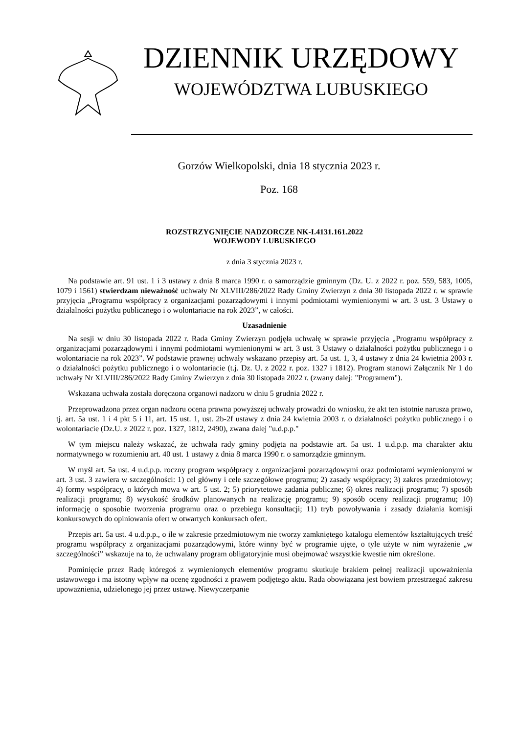DZIENNIK URZĘDOWY
WOJEWÓDZTWA LUBUSKIEGO
Gorzów Wielkopolski, dnia 18 stycznia 2023 r.
Poz. 168
ROZSTRZYGNIĘCIE NADZORCZE NK-I.4131.161.2022
WOJEWODY LUBUSKIEGO
z dnia 3 stycznia 2023 r.
Na podstawie art. 91 ust. 1 i 3 ustawy z dnia 8 marca 1990 r. o samorządzie gminnym (Dz. U. z 2022 r. poz. 559, 583, 1005, 1079 i 1561) stwierdzam nieważność uchwały Nr XLVIII/286/2022 Rady Gminy Zwierzyn z dnia 30 listopada 2022 r. w sprawie przyjęcia „Programu współpracy z organizacjami pozarządowymi i innymi podmiotami wymienionymi w art. 3 ust. 3 Ustawy o działalności pożytku publicznego i o wolontariacie na rok 2023”, w całości.
Uzasadnienie
Na sesji w dniu 30 listopada 2022 r. Rada Gminy Zwierzyn podjęła uchwałę w sprawie przyjęcia „Programu współpracy z organizacjami pozarządowymi i innymi podmiotami wymienionymi w art. 3 ust. 3 Ustawy o działalności pożytku publicznego i o wolontariacie na rok 2023”. W podstawie prawnej uchwały wskazano przepisy art. 5a ust. 1, 3, 4 ustawy z dnia 24 kwietnia 2003 r. o działalności pożytku publicznego i o wolontariacie (t.j. Dz. U. z 2022 r. poz. 1327 i 1812). Program stanowi Załącznik Nr 1 do uchwały Nr XLVIII/286/2022 Rady Gminy Zwierzyn z dnia 30 listopada 2022 r. (zwany dalej: "Programem").
Wskazana uchwała została doręczona organowi nadzoru w dniu 5 grudnia 2022 r.
Przeprowadzona przez organ nadzoru ocena prawna powyższej uchwały prowadzi do wniosku, że akt ten istotnie narusza prawo, tj. art. 5a ust. 1 i 4 pkt 5 i 11, art. 15 ust. 1, ust. 2b-2f ustawy z dnia 24 kwietnia 2003 r. o działalności pożytku publicznego i o wolontariacie (Dz.U. z 2022 r. poz. 1327, 1812, 2490), zwana dalej "u.d.p.p."
W tym miejscu należy wskazać, że uchwała rady gminy podjęta na podstawie art. 5a ust. 1 u.d.p.p. ma charakter aktu normatywnego w rozumieniu art. 40 ust. 1 ustawy z dnia 8 marca 1990 r. o samorządzie gminnym.
W myśl art. 5a ust. 4 u.d.p.p. roczny program współpracy z organizacjami pozarządowymi oraz podmiotami wymienionymi w art. 3 ust. 3 zawiera w szczególności: 1) cel główny i cele szczegółowe programu; 2) zasady współpracy; 3) zakres przedmiotowy; 4) formy współpracy, o których mowa w art. 5 ust. 2; 5) priorytetowe zadania publiczne; 6) okres realizacji programu; 7) sposób realizacji programu; 8) wysokość środków planowanych na realizację programu; 9) sposób oceny realizacji programu; 10) informację o sposobie tworzenia programu oraz o przebiegu konsultacji; 11) tryb powoływania i zasady działania komisji konkursowych do opiniowania ofert w otwartych konkursach ofert.
Przepis art. 5a ust. 4 u.d.p.p., o ile w zakresie przedmiotowym nie tworzy zamkniętego katalogu elementów kształtujących treść programu współpracy z organizacjami pozarządowymi, które winny być w programie ujęte, o tyle użyte w nim wyrażenie „w szczególności” wskazuje na to, że uchwalany program obligatoryjnie musi obejmować wszystkie kwestie nim określone.
Pominięcie przez Radę któregoś z wymienionych elementów programu skutkuje brakiem pełnej realizacji upoważnienia ustawowego i ma istotny wpływ na ocenę zgodności z prawem podjętego aktu. Rada obowiązana jest bowiem przestrzegać zakresu upoważnienia, udzielonego jej przez ustawę. Niewyczerpanie